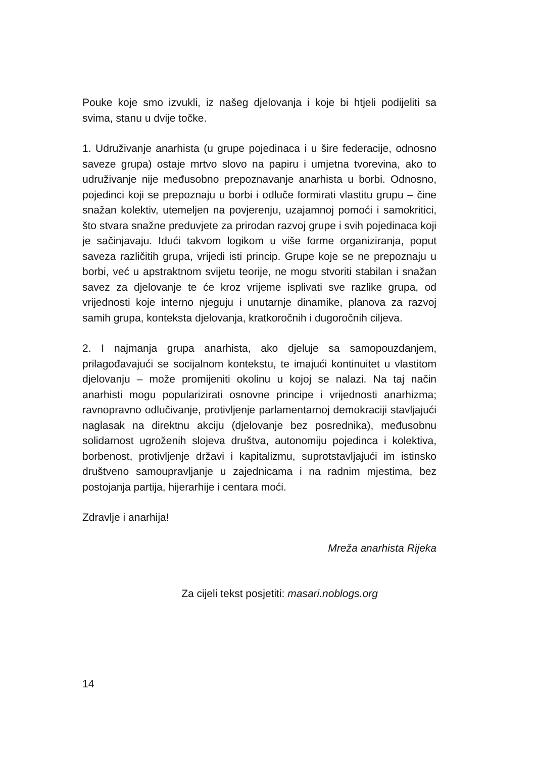Pouke koje smo izvukli, iz našeg djelovanja i koje bi htjeli podijeliti sa svima, stanu u dvije točke.
1. Udruživanje anarhista (u grupe pojedinaca i u šire federacije, odnosno saveze grupa) ostaje mrtvo slovo na papiru i umjetna tvorevina, ako to udruživanje nije međusobno prepoznavanje anarhista u borbi. Odnosno, pojedinci koji se prepoznaju u borbi i odluče formirati vlastitu grupu – čine snažan kolektiv, utemeljen na povjerenju, uzajamnoj pomoći i samokritici, što stvara snažne preduvjete za prirodan razvoj grupe i svih pojedinaca koji je sačinjavaju. Idući takvom logikom u više forme organiziranja, poput saveza različitih grupa, vrijedi isti princip. Grupe koje se ne prepoznaju u borbi, već u apstraktnom svijetu teorije, ne mogu stvoriti stabilan i snažan savez za djelovanje te će kroz vrijeme isplivati sve razlike grupa, od vrijednosti koje interno njeguju i unutarnje dinamike, planova za razvoj samih grupa, konteksta djelovanja, kratkoročnih i dugoročnih ciljeva.
2. I najmanja grupa anarhista, ako djeluje sa samopouzdanjem, prilagođavajući se socijalnom kontekstu, te imajući kontinuitet u vlastitom djelovanju – može promijeniti okolinu u kojoj se nalazi. Na taj način anarhisti mogu popularizirati osnovne principe i vrijednosti anarhizma; ravnopravno odlučivanje, protivljenje parlamentarnoj demokraciji stavljajući naglasak na direktnu akciju (djelovanje bez posrednika), međusobnu solidarnost ugroženih slojeva društva, autonomiju pojedinca i kolektiva, borbenost, protivljenje državi i kapitalizmu, suprotstavljajući im istinsko društveno samoupravljanje u zajednicama i na radnim mjestima, bez postojanja partija, hijerarhije i centara moći.
Zdravlje i anarhija!
Mreža anarhista Rijeka
Za cijeli tekst posjetiti: masari.noblogs.org
14